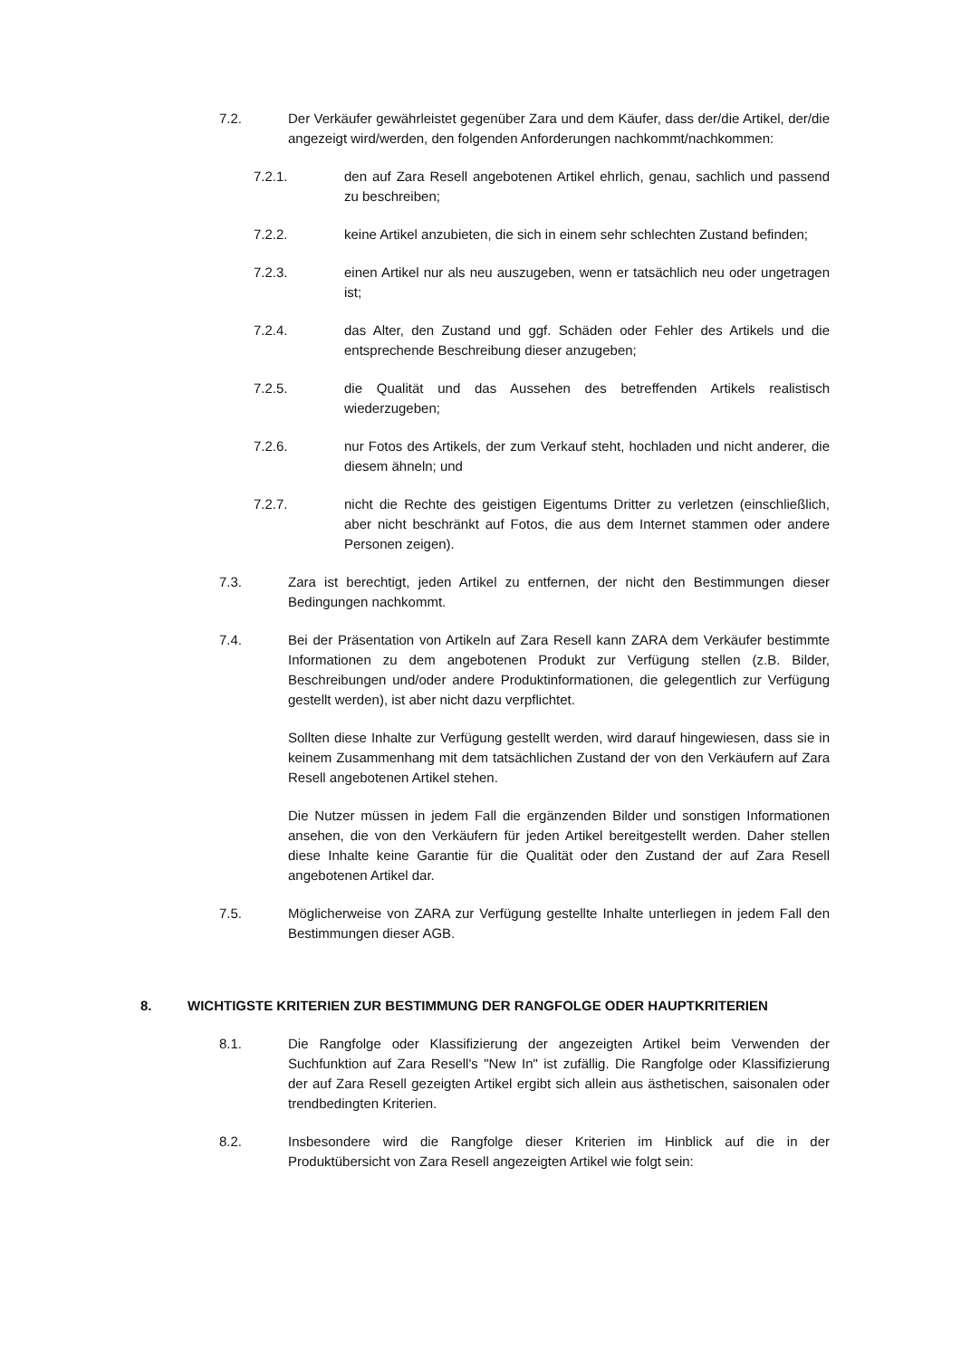7.2. Der Verkäufer gewährleistet gegenüber Zara und dem Käufer, dass der/die Artikel, der/die angezeigt wird/werden, den folgenden Anforderungen nachkommt/nachkommen:
7.2.1. den auf Zara Resell angebotenen Artikel ehrlich, genau, sachlich und passend zu beschreiben;
7.2.2. keine Artikel anzubieten, die sich in einem sehr schlechten Zustand befinden;
7.2.3. einen Artikel nur als neu auszugeben, wenn er tatsächlich neu oder ungetragen ist;
7.2.4. das Alter, den Zustand und ggf. Schäden oder Fehler des Artikels und die entsprechende Beschreibung dieser anzugeben;
7.2.5. die Qualität und das Aussehen des betreffenden Artikels realistisch wiederzugeben;
7.2.6. nur Fotos des Artikels, der zum Verkauf steht, hochladen und nicht anderer, die diesem ähneln; und
7.2.7. nicht die Rechte des geistigen Eigentums Dritter zu verletzen (einschließlich, aber nicht beschränkt auf Fotos, die aus dem Internet stammen oder andere Personen zeigen).
7.3. Zara ist berechtigt, jeden Artikel zu entfernen, der nicht den Bestimmungen dieser Bedingungen nachkommt.
7.4. Bei der Präsentation von Artikeln auf Zara Resell kann ZARA dem Verkäufer bestimmte Informationen zu dem angebotenen Produkt zur Verfügung stellen (z.B. Bilder, Beschreibungen und/oder andere Produktinformationen, die gelegentlich zur Verfügung gestellt werden), ist aber nicht dazu verpflichtet.
Sollten diese Inhalte zur Verfügung gestellt werden, wird darauf hingewiesen, dass sie in keinem Zusammenhang mit dem tatsächlichen Zustand der von den Verkäufern auf Zara Resell angebotenen Artikel stehen.
Die Nutzer müssen in jedem Fall die ergänzenden Bilder und sonstigen Informationen ansehen, die von den Verkäufern für jeden Artikel bereitgestellt werden. Daher stellen diese Inhalte keine Garantie für die Qualität oder den Zustand der auf Zara Resell angebotenen Artikel dar.
7.5. Möglicherweise von ZARA zur Verfügung gestellte Inhalte unterliegen in jedem Fall den Bestimmungen dieser AGB.
8. WICHTIGSTE KRITERIEN ZUR BESTIMMUNG DER RANGFOLGE ODER HAUPTKRITERIEN
8.1. Die Rangfolge oder Klassifizierung der angezeigten Artikel beim Verwenden der Suchfunktion auf Zara Resell's "New In" ist zufällig. Die Rangfolge oder Klassifizierung der auf Zara Resell gezeigten Artikel ergibt sich allein aus ästhetischen, saisonalen oder trendbedingten Kriterien.
8.2. Insbesondere wird die Rangfolge dieser Kriterien im Hinblick auf die in der Produktübersicht von Zara Resell angezeigten Artikel wie folgt sein: